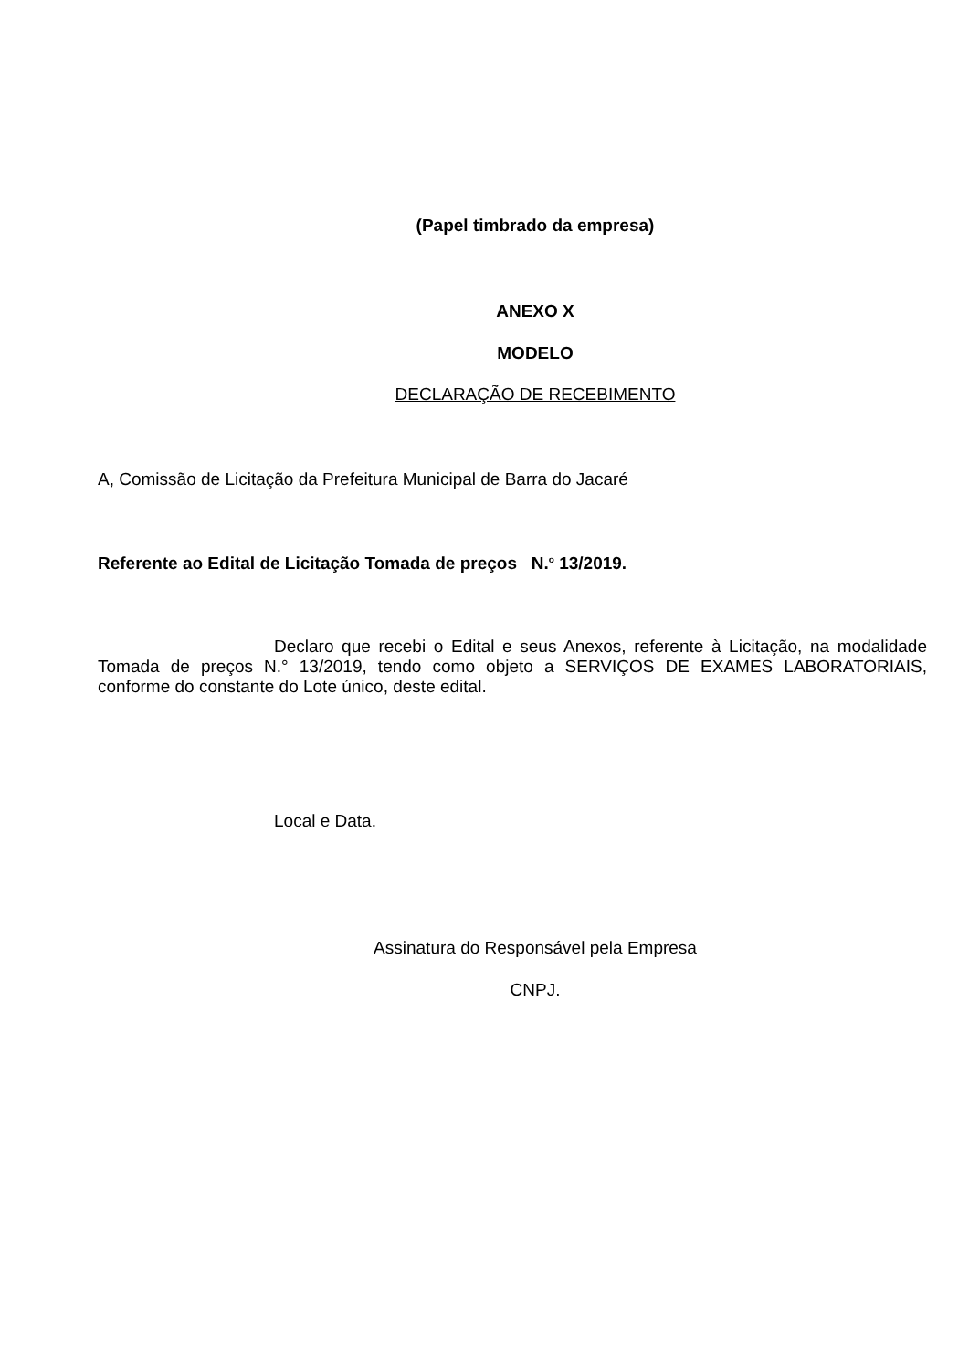(Papel timbrado da empresa)
ANEXO X
MODELO
DECLARAÇÃO DE RECEBIMENTO
A, Comissão de Licitação da Prefeitura Municipal de Barra do Jacaré
Referente ao Edital de Licitação Tomada de preços N.<sup>o</sup> 13/2019.
Declaro que recebi o Edital e seus Anexos, referente à Licitação, na modalidade Tomada de preços N.° 13/2019, tendo como objeto a SERVIÇOS DE EXAMES LABORATORIAIS, conforme do constante do Lote único, deste edital.
Local e Data.
Assinatura do Responsável pela Empresa
CNPJ.